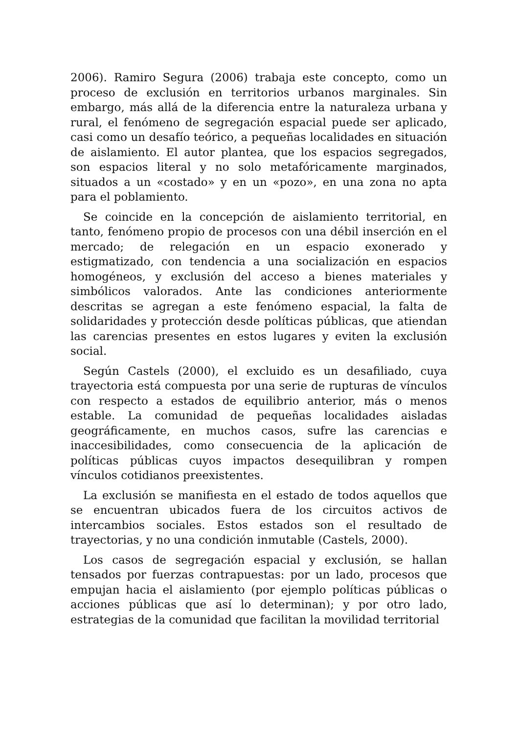2006). Ramiro Segura (2006) trabaja este concepto, como un proceso de exclusión en territorios urbanos marginales. Sin embargo, más allá de la diferencia entre la naturaleza urbana y rural, el fenómeno de segregación espacial puede ser aplicado, casi como un desafío teórico, a pequeñas localidades en situación de aislamiento. El autor plantea, que los espacios segregados, son espacios literal y no solo metafóricamente marginados, situados a un «costado» y en un «pozo», en una zona no apta para el poblamiento.
Se coincide en la concepción de aislamiento territorial, en tanto, fenómeno propio de procesos con una débil inserción en el mercado; de relegación en un espacio exonerado y estigmatizado, con tendencia a una socialización en espacios homogéneos, y exclusión del acceso a bienes materiales y simbólicos valorados. Ante las condiciones anteriormente descritas se agregan a este fenómeno espacial, la falta de solidaridades y protección desde políticas públicas, que atiendan las carencias presentes en estos lugares y eviten la exclusión social.
Según Castels (2000), el excluido es un desafiliado, cuya trayectoria está compuesta por una serie de rupturas de vínculos con respecto a estados de equilibrio anterior, más o menos estable. La comunidad de pequeñas localidades aisladas geográficamente, en muchos casos, sufre las carencias e inaccesibilidades, como consecuencia de la aplicación de políticas públicas cuyos impactos desequilibran y rompen vínculos cotidianos preexistentes.
La exclusión se manifiesta en el estado de todos aquellos que se encuentran ubicados fuera de los circuitos activos de intercambios sociales. Estos estados son el resultado de trayectorias, y no una condición inmutable (Castels, 2000).
Los casos de segregación espacial y exclusión, se hallan tensados por fuerzas contrapuestas: por un lado, procesos que empujan hacia el aislamiento (por ejemplo políticas públicas o acciones públicas que así lo determinan); y por otro lado, estrategias de la comunidad que facilitan la movilidad territorial